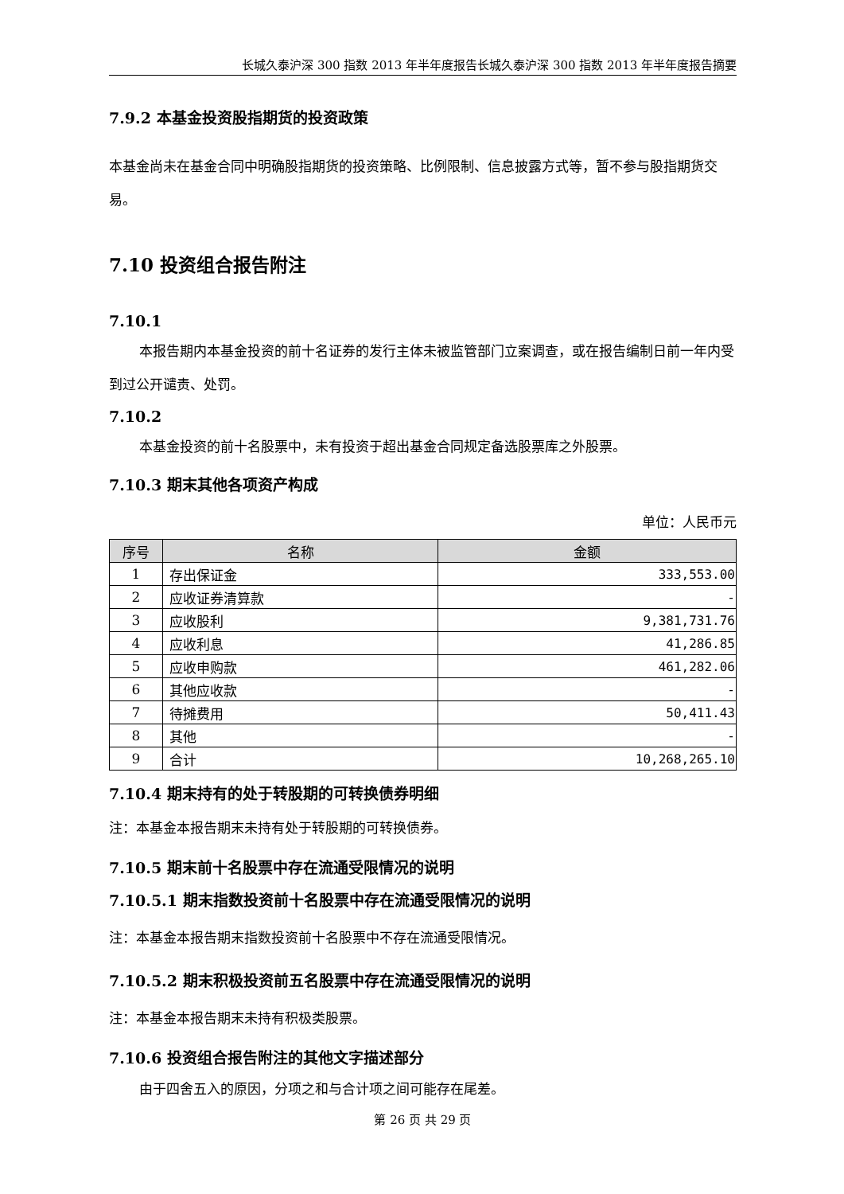长城久泰沪深 300 指数 2013 年半年度报告长城久泰沪深 300 指数 2013 年半年度报告摘要
7.9.2 本基金投资股指期货的投资政策
本基金尚未在基金合同中明确股指期货的投资策略、比例限制、信息披露方式等，暂不参与股指期货交易。
7.10 投资组合报告附注
7.10.1
本报告期内本基金投资的前十名证券的发行主体未被监管部门立案调查，或在报告编制日前一年内受到过公开谴责、处罚。
7.10.2
本基金投资的前十名股票中，未有投资于超出基金合同规定备选股票库之外股票。
7.10.3 期末其他各项资产构成
单位：人民币元
| 序号 | 名称 | 金额 |
| --- | --- | --- |
| 1 | 存出保证金 | 333,553.00 |
| 2 | 应收证券清算款 | - |
| 3 | 应收股利 | 9,381,731.76 |
| 4 | 应收利息 | 41,286.85 |
| 5 | 应收申购款 | 461,282.06 |
| 6 | 其他应收款 | - |
| 7 | 待摊费用 | 50,411.43 |
| 8 | 其他 | - |
| 9 | 合计 | 10,268,265.10 |
7.10.4 期末持有的处于转股期的可转换债券明细
注：本基金本报告期末未持有处于转股期的可转换债券。
7.10.5 期末前十名股票中存在流通受限情况的说明
7.10.5.1 期末指数投资前十名股票中存在流通受限情况的说明
注：本基金本报告期末指数投资前十名股票中不存在流通受限情况。
7.10.5.2 期末积极投资前五名股票中存在流通受限情况的说明
注：本基金本报告期末未持有积极类股票。
7.10.6 投资组合报告附注的其他文字描述部分
由于四舍五入的原因，分项之和与合计项之间可能存在尾差。
第 26 页 共 29 页